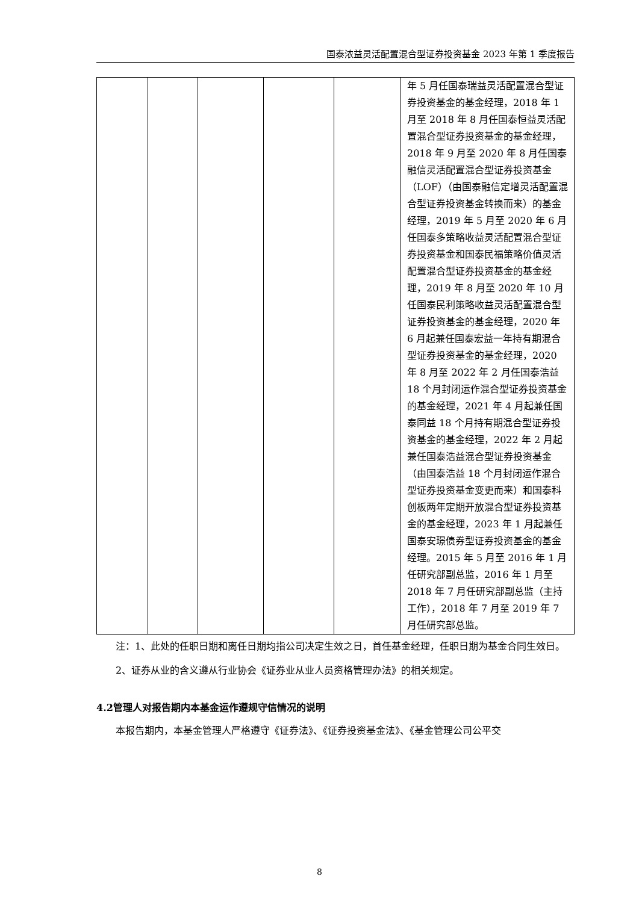国泰浓益灵活配置混合型证券投资基金 2023 年第 1 季度报告
| | | | | | 年 5 月任国泰瑞益灵活配置混合型证券投资基金的基金经理，2018 年 1 月至 2018 年 8 月任国泰恒益灵活配置混合型证券投资基金的基金经理，2018 年 9 月至 2020 年 8 月任国泰融信灵活配置混合型证券投资基金（LOF）（由国泰融信定增灵活配置混合型证券投资基金转换而来）的基金经理，2019 年 5 月至 2020 年 6 月任国泰多策略收益灵活配置混合型证券投资基金和国泰民福策略价值灵活配置混合型证券投资基金的基金经理，2019 年 8 月至 2020 年 10 月任国泰民利策略收益灵活配置混合型证券投资基金的基金经理，2020 年 6 月起兼任国泰宏益一年持有期混合型证券投资基金的基金经理，2020 年 8 月至 2022 年 2 月任国泰浩益 18 个月封闭运作混合型证券投资基金的基金经理，2021 年 4 月起兼任国泰同益 18 个月持有期混合型证券投资基金的基金经理，2022 年 2 月起兼任国泰浩益混合型证券投资基金（由国泰浩益 18 个月封闭运作混合型证券投资基金变更而来）和国泰科创板两年定期开放混合型证券投资基金的基金经理，2023 年 1 月起兼任国泰安璟债券型证券投资基金的基金经理。2015 年 5 月至 2016 年 1 月任研究部副总监，2016 年 1 月至 2018 年 7 月任研究部副总监（主持工作），2018 年 7 月至 2019 年 7 月任研究部总监。 |
注：1、此处的任职日期和离任日期均指公司决定生效之日，首任基金经理，任职日期为基金合同生效日。
2、证券从业的含义遵从行业协会《证券业从业人员资格管理办法》的相关规定。
4.2管理人对报告期内本基金运作遵规守信情况的说明
本报告期内，本基金管理人严格遵守《证券法》、《证券投资基金法》、《基金管理公司公平交
8